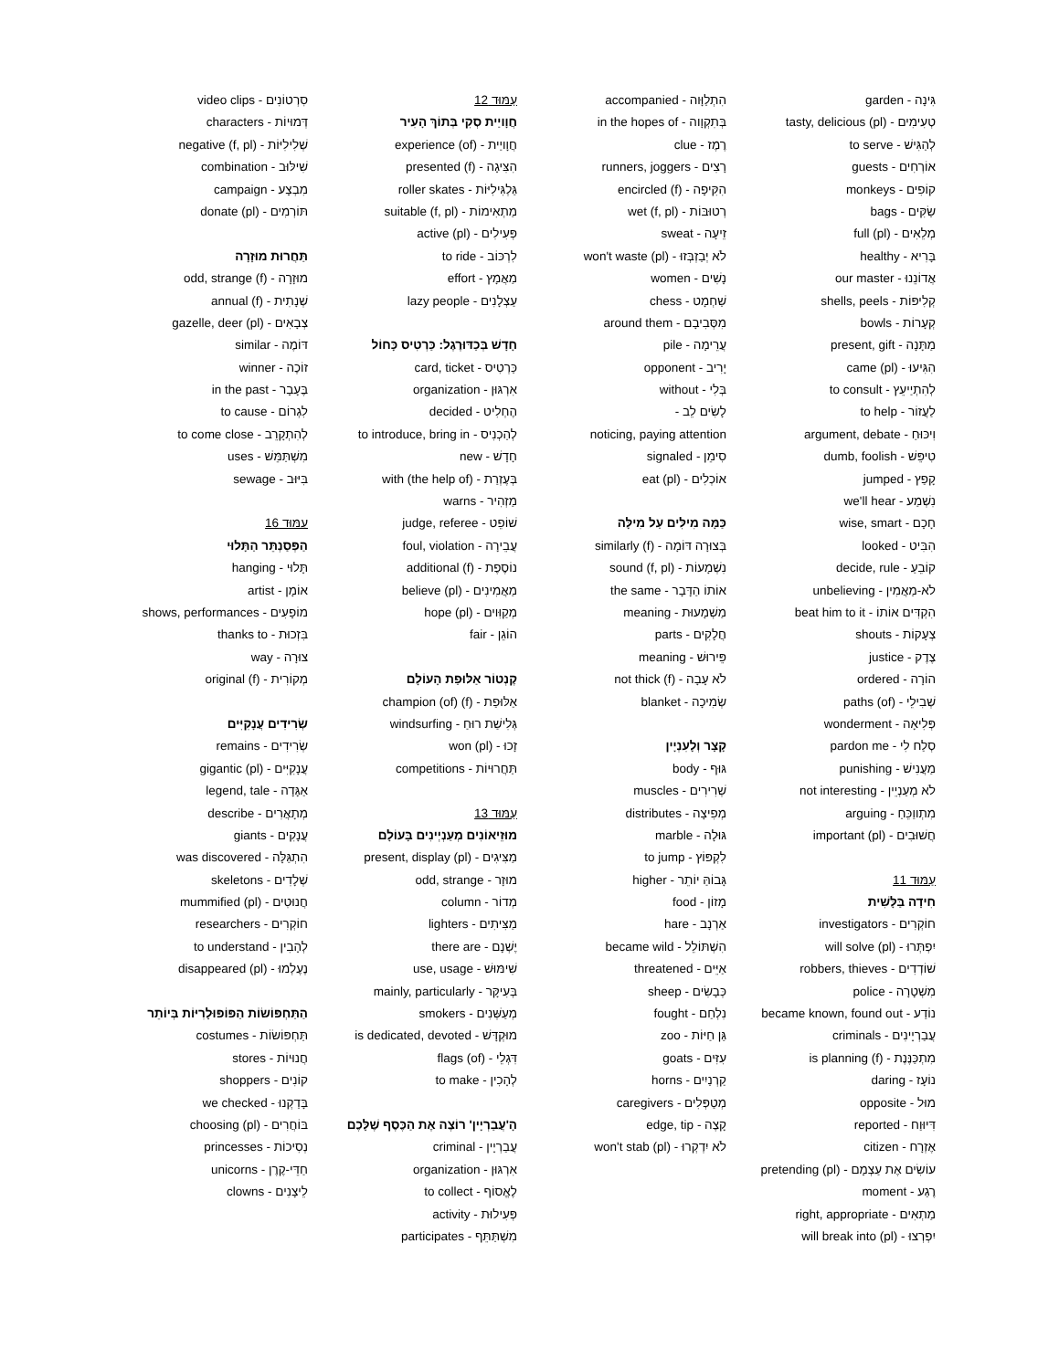גִּינָה - garden
טְעִימִים - (tasty, delicious (pl
לְהַגִּישׁ - to serve
אוֹרְחִים - guests
קוֹפִים - monkeys
שַׂקִּים - bags
מְלֵאִים - (full (pl
בָּרִיא - healthy
אֲדוֹנֵנוּ - our master
קְלִיפּוֹת - shells, peels
קְעָרוֹת - bowls
מַתָּנָה - present, gift
הִגִּיעוּ - (came (pl
לְהִתְיַיעֵץ - to consult
לַעֲזוֹר - to help
וִיכּוּחַ - argument, debate
טִיפֵּשׁ - dumb, foolish
קָפַץ - jumped
נִשְׁמַע - we'll hear
חָכָם - wise, smart
הִבִּיט - looked
קוֹבֵעַ - decide, rule
לֹא-מַאֲמִין - unbelieving
הִקְדִּים אוֹתוֹ - beat him to it
צְעָקוֹת - shouts
צֶדֶק - justice
הוֹרָה - ordered
שְׁבִילֵי - (paths (of
פְּלִיאָה - wonderment
סְלַח לִי - pardon me
מַעֲנִישׁ - punishing
לֹא מְעַנְיֵין - not interesting
מִתְווַכֵּחַ - arguing
חֲשׁוּבִים - (important (pl
עַמּוּד 11
חִידָה בַּלָּשִׁית
חוֹקְרִים - investigators
יִפְתְּרוּ - (will solve (pl
שׁוֹדְדִים - robbers, thieves
מִשְׁטָרָה - police
נוֹדַע - became known, found out
עֲבַרְיָינִים - criminals
מִתְכַּנֶּנֶת - (is planning (f
נוֹעָז - daring
מוּל - opposite
דִּיוּוַח - reported
אֶזְרָח - citizen
עוֹשִׂים אֶת עַצְמָם - (pretending (pl
רֶגַע - moment
מַתְאִים - right, appropriate
יִפְרְצוּ - (will break into (pl
הִתְלַוָּוה - accompanied
בְּתִקְוָוה - in the hopes of
רֶמֶז - clue
רָצִים - runners, joggers
הִקִּיפָה - (encircled (f
רְטוּבּוֹת - (wet (f, pl
זֵיעָה - sweat
לֹא יְבַזְבְּזוּ - (won't waste (pl
נָשִׁים - women
שַׁחְמָט - chess
מִסְּבִיבָם - around them
עֲרֵימָה - pile
יָרִיב - opponent
בְּלִי - without
לָשִׂים לֵב -
noticing, paying attention
סִימֵן - signaled
אוֹכְלִים - (eat (pl
כַּמָּה מִילִּים עַל מִילָּה
בְּצוּרָה דּוֹמָה - (similarly (f
נִשְׁמָעוֹת - (sound (f, pl
אוֹתוֹ הַדָּבָר - the same
מַשְׁמָעוּת - meaning
חֲלָקִים - parts
פֵּירוּשׁ - meaning
לֹא עָבָה - (not thick (f
שְׂמִיכָה - blanket
קָצָר וְלָעִנְיָין
גּוּף - body
שְׁרִירִים - muscles
מְפִיצָה - distributes
גּוּלָה - marble
לִקְפּוֹץ - to jump
גָּבוֹהַּ יוֹתֵר - higher
מָזוֹן - food
אַרְנָב - hare
הִשְׁתּוֹלֵל - became wild
אַיֵּים - threatened
כְּבָשִׂים - sheep
נִלְחַם - fought
גַּן חַיּוֹת - zoo
עִזִּים - goats
קַרְנַיִים - horns
מְטַפְּלִים - caregivers
קָצֶה - edge, tip
לֹא יִדְקְרוּ - (won't stab (pl
עַמּוּד 12
חֲוָויַית סְקִי בְּתוֹךְ הָעִיר
חֲוָויַית - (experience (of
הִצִּיגָה - (presented (f
גַּלְגִּילִיּוֹת - roller skates
מַתְאִימוֹת - (suitable (f, pl
פְּעִילִים - (active (pl
לִרְכּוֹב - to ride
מַאֲמָץ - effort
עַצְלָנִים - lazy people
חָדָשׁ בְּכַדּוּרֶגֶל: כַּרְטִיס כָּחוֹל
כַּרְטִיס - card, ticket
אִרְגּוּן - organization
הֶחְלִיט - decided
לְהַכְנִיס - to introduce, bring in
חָדָשׁ - new
בְּעֶזְרַת - (with (the help of
מַזְהִיר - warns
שׁוֹפֵט - judge, referee
עֲבֵירָה - foul, violation
נוֹסֶפֶת - (additional (f
מַאֲמִינִים - (believe (pl
מְקַוִּוים - (hope (pl
הוֹגֵן - fair
קֶנְטוֹר אַלּוּפַת הָעוֹלָם
אַלּוּפַת - (champion (of) (f
גְּלִישַׁת רוּחַ - windsurfing
זָכוּ - (won (pl
תַּחֲרוּיוֹת - competitions
עַמּוּד 13
מוּזֵיאוֹנִים מְעַנְיְינִים בָּעוֹלָם
מַצִּיגִים - (present, display (pl
מוּזָר - odd, strange
מְדוֹר - column
מַצִּיתִים - lighters
יֶשְׁנָם - there are
שִׁימּוּשׁ - use, usage
בְּעִיקָּר - mainly, particularly
מְעַשְּׁנִים - smokers
מוּקְדָּשׁ - is dedicated, devoted
דִּגְלֵי - (flags (of
לְהָכִין - to make
הָ'עֲבַרְיָין' רוֹצֶה אֶת הַכֶּסֶף שֶׁלָּכֶם
עֲבַרְיָין - criminal
אִרְגּוּן - organization
לֶאֱסוֹף - to collect
פְּעִילוּת - activity
מִשְׁתַּתֵּף - participates
סִרְטוֹנִים - video clips
דְּמוּיוֹת - characters
שְׁלִילִיּוֹת - (negative (f, pl
שִׁילּוּב - combination
מִבְצָע - campaign
תּוֹרְמִים - (donate (pl
תַּחֲרוּת מוּזָרָה
מוּזָרָה - (odd, strange (f
שְׁנָתִית - (annual (f
צְבָאִים - (gazelle, deer (pl
דּוֹמֶה - similar
זוֹכֶה - winner
בֶּעָבָר - in the past
לִגְרוֹם - to cause
לְהִתְקָרֵב - to come close
מִשְׁתַּמֵּשׁ - uses
בִּיּוּב - sewage
עַמּוּד 16
הַפְּסַנְתֵּר הַתָּלוּי
תָּלוּי - hanging
אוֹמָן - artist
מוֹפָעִים - shows, performances
בִּזְכוּת - thanks to
צוּרָה - way
מְקוֹרִית - (original (f
שְׂרִידִים עֲנָקִיִּים
שְׂרִידִים - remains
עֲנָקִיִּים - (gigantic (pl
אַגָּדָה - legend, tale
מְתָאֲרִים - describe
עֲנָקִים - giants
הִתְגַּלָּה - was discovered
שְׁלָדִים - skeletons
חֲנוּטִים - (mummified (pl
חוֹקְרִים - researchers
לְהָבִין - to understand
נֶעֶלְמוּ - (disappeared (pl
הַתַּחְפּוֹשׂוֹת הַפּוֹפּוּלָרִיּוֹת בְּיוֹתֵר
תַּחְפּוֹשׂוֹת - costumes
חֲנוּיוֹת - stores
קוֹנִים - shoppers
בָּדַקְנוּ - we checked
בּוֹחֲרִים - (choosing (pl
נְסִיכוֹת - princesses
חַדֵּי-קֶרֶן - unicorns
לֵיצָנִים - clowns